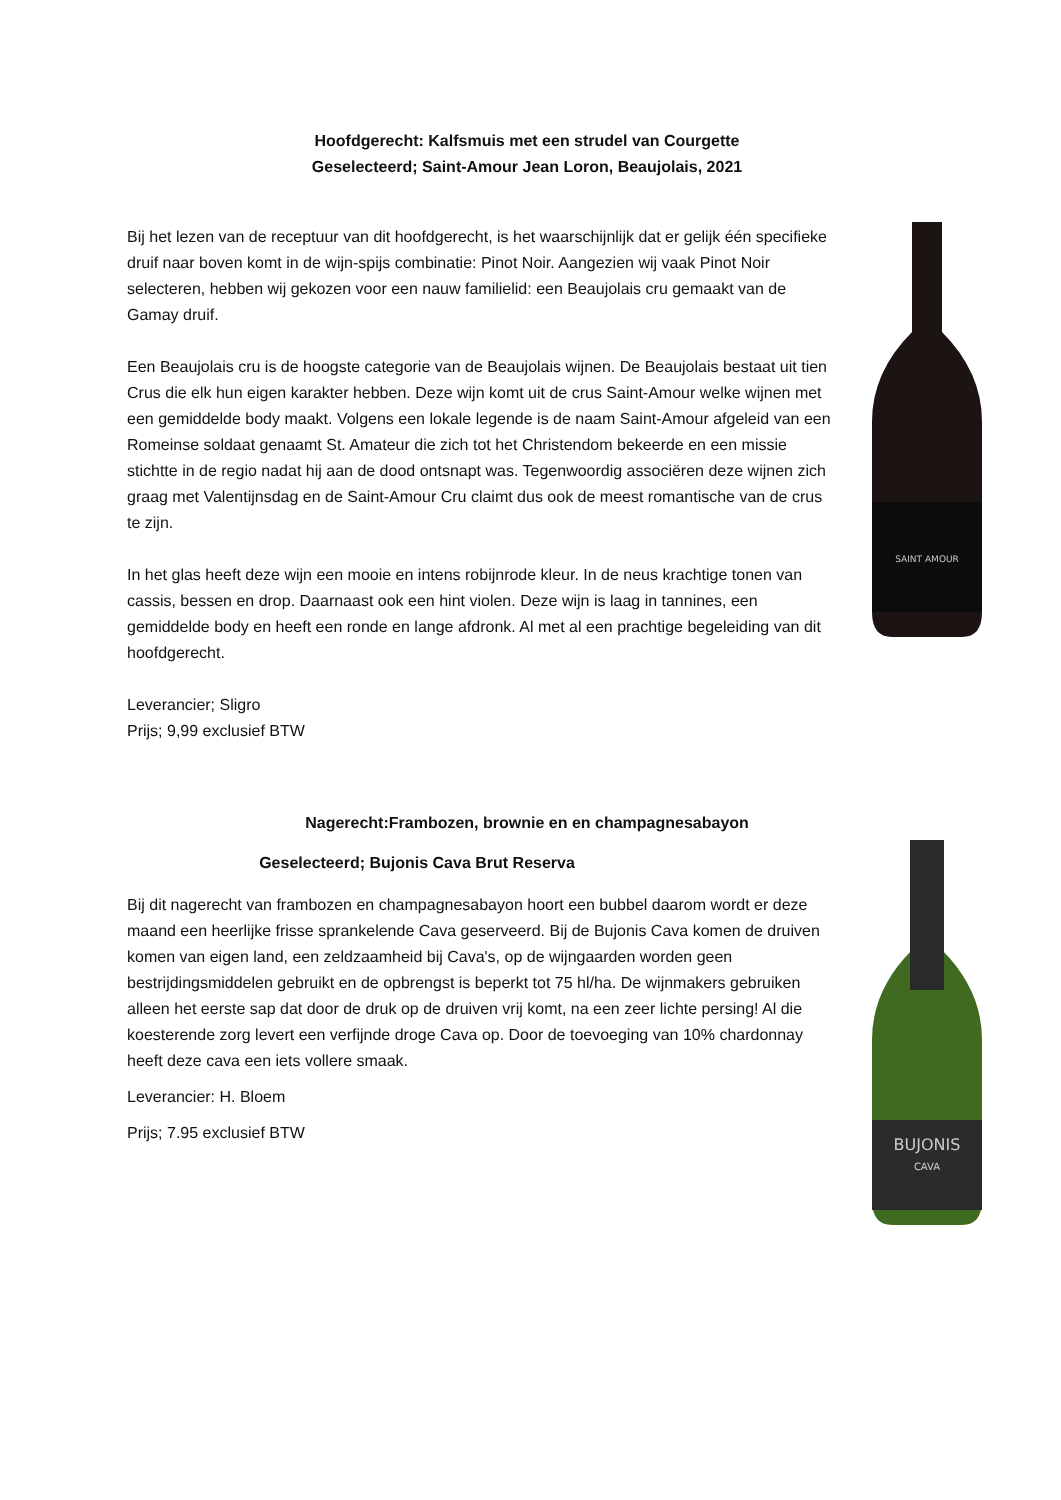Hoofdgerecht: Kalfsmuis met een strudel van Courgette
Geselecteerd; Saint-Amour Jean Loron, Beaujolais, 2021
Bij het lezen van de receptuur van dit hoofdgerecht, is het waarschijnlijk dat er gelijk één specifieke druif naar boven komt in de wijn-spijs combinatie: Pinot Noir. Aangezien wij vaak Pinot Noir selecteren, hebben wij gekozen voor een nauw familielid: een Beaujolais cru gemaakt van de Gamay druif.
Een Beaujolais cru is de hoogste categorie van de Beaujolais wijnen. De Beaujolais bestaat uit tien Crus die elk hun eigen karakter hebben. Deze wijn komt uit de crus Saint-Amour welke wijnen met een gemiddelde body maakt. Volgens een lokale legende is de naam Saint-Amour afgeleid van een Romeinse soldaat genaamt St. Amateur die zich tot het Christendom bekeerde en een missie stichtte in de regio nadat hij aan de dood ontsnapt was. Tegenwoordig associëren deze wijnen zich graag met Valentijnsdag en de Saint-Amour Cru claimt dus ook de meest romantische van de crus te zijn.
In het glas heeft deze wijn een mooie en intens robijnrode kleur. In de neus krachtige tonen van cassis, bessen en drop. Daarnaast ook een hint violen. Deze wijn is laag in tannines, een gemiddelde body en heeft een ronde en lange afdronk. Al met al een prachtige begeleiding van dit hoofdgerecht.
Leverancier; Sligro
Prijs; 9,99 exclusief BTW
Nagerecht:Frambozen, brownie en en champagnesabayon
Geselecteerd; Bujonis Cava Brut Reserva
Bij dit nagerecht van frambozen en champagnesabayon hoort een bubbel daarom wordt er deze maand een heerlijke frisse sprankelende Cava geserveerd. Bij de Bujonis Cava komen de druiven komen van eigen land, een zeldzaamheid bij Cava's, op de wijngaarden worden geen bestrijdingsmiddelen gebruikt en de opbrengst is beperkt tot 75 hl/ha. De wijnmakers gebruiken alleen het eerste sap dat door de druk op de druiven vrij komt, na een zeer lichte persing! Al die koesterende zorg levert een verfijnde droge Cava op. Door de toevoeging van 10% chardonnay heeft deze cava een iets vollere smaak.
Leverancier: H. Bloem
Prijs; 7.95 exclusief BTW
SAINT AMOUR
BUJONIS
CAVA